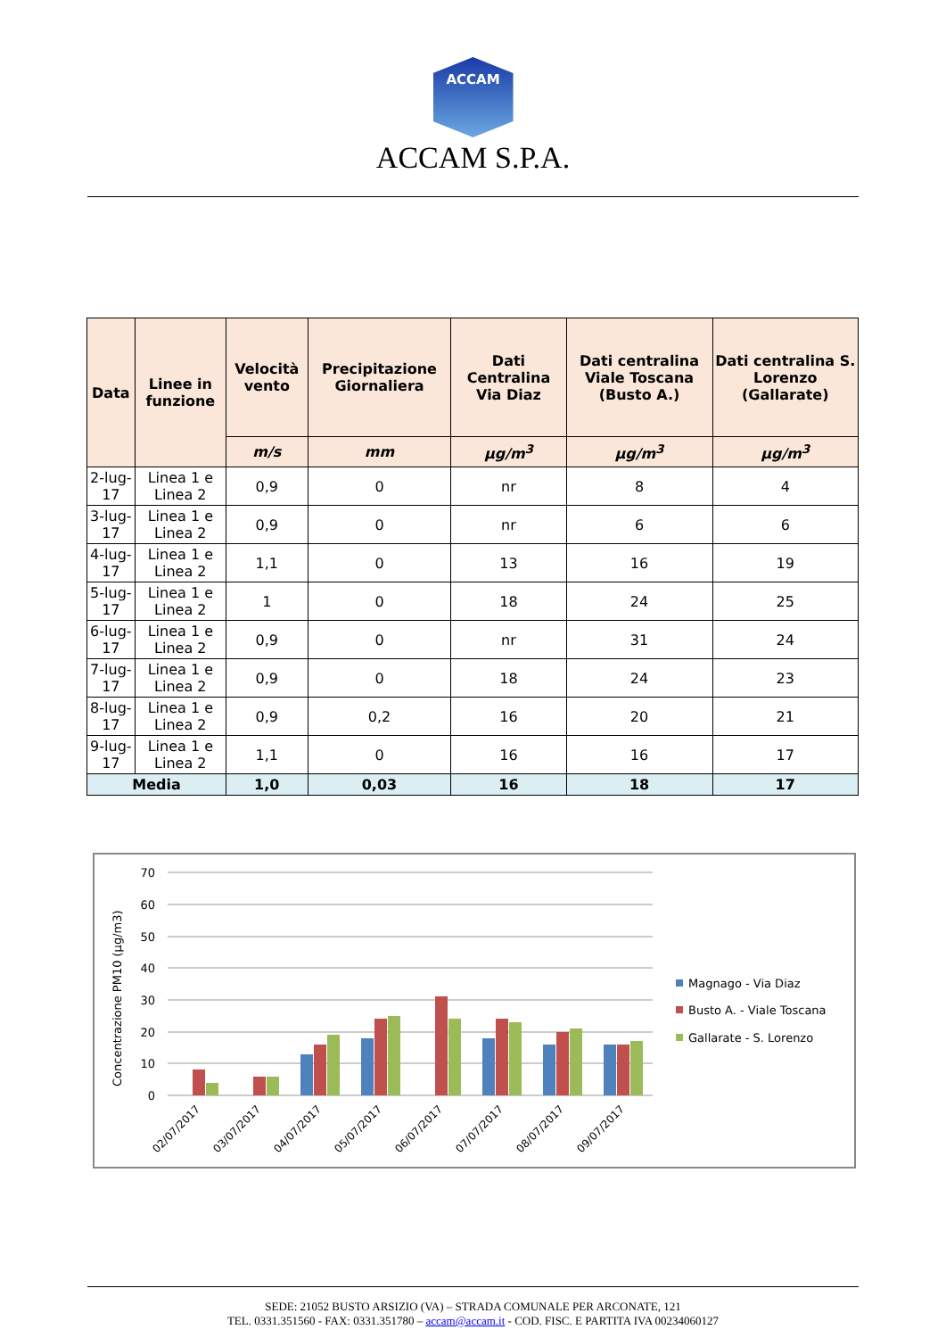ACCAM
ACCAM S.P.A.
| Data | Linee in funzione | Velocità vento | Precipitazione Giornaliera | Dati Centralina Via Diaz | Dati centralina Viale Toscana (Busto A.) | Dati centralina S. Lorenzo (Gallarate) |
| --- | --- | --- | --- | --- | --- | --- |
| | | m/s | mm | µg/m<sup>3</sup> | µg/m<sup>3</sup> | µg/m<sup>3</sup> |
| 2-lug-17 | Linea 1 e Linea 2 | 0,9 | 0 | nr | 8 | 4 |
| 3-lug-17 | Linea 1 e Linea 2 | 0,9 | 0 | nr | 6 | 6 |
| 4-lug-17 | Linea 1 e Linea 2 | 1,1 | 0 | 13 | 16 | 19 |
| 5-lug-17 | Linea 1 e Linea 2 | 1 | 0 | 18 | 24 | 25 |
| 6-lug-17 | Linea 1 e Linea 2 | 0,9 | 0 | nr | 31 | 24 |
| 7-lug-17 | Linea 1 e Linea 2 | 0,9 | 0 | 18 | 24 | 23 |
| 8-lug-17 | Linea 1 e Linea 2 | 0,9 | 0,2 | 16 | 20 | 21 |
| 9-lug-17 | Linea 1 e Linea 2 | 1,1 | 0 | 16 | 16 | 17 |
| Media | | 1,0 | 0,03 | 16 | 18 | 17 |
Concentrazione PM10 (µg/m3)
70
60
50
40
30
20
10
0
02/07/2017
03/07/2017
04/07/2017
05/07/2017
06/07/2017
07/07/2017
08/07/2017
09/07/2017
Magnago - Via Diaz
Busto A. - Viale Toscana
Gallarate - S. Lorenzo
SEDE: 21052 BUSTO ARSIZIO (VA) – STRADA COMUNALE PER ARCONATE, 121
TEL. 0331.351560 - FAX: 0331.351780 – accam@accam.it - COD. FISC. E PARTITA IVA 00234060127